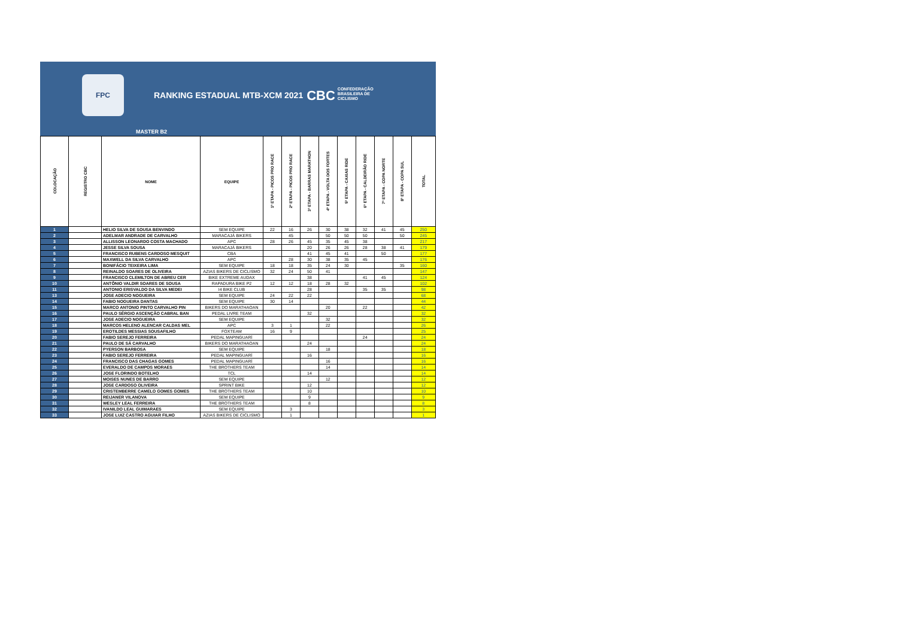FPC
RANKING ESTADUAL MTB-XCM 2021
CBC CONFEDERAÇÃO
BRASILEIRA DE
CICLISMO
MASTER B2
| COLOCAÇÃO | REGISTRO CBC | NOME | EQUIPE | 1ª ETAPA - PICOS PRO RACE | 2ª ETAPA - PICOS PRO RACE | 3ª ETAPA - BARRAS MARATHON | 4ª ETAPA - VOLTA DOS FORTES | 5ª ETAPA - CAXIAS RIDE | 6ª ETAPA - CALDEIRÃO RIDE | 7ª ETAPA - COPA NORTE | 8ª ETAPA - COPA SUL | TOTAL |
| --- | --- | --- | --- | --- | --- | --- | --- | --- | --- | --- | --- | --- |
| 1 | | HELIO SILVA DE SOUSA BENVINDO | SEM EQUIPE | 22 | 16 | 26 | 30 | 38 | 32 | 41 | 45 | 250 |
| 2 | | ADELMAR ANDRADE DE CARVALHO | MARACAJÁ BIKERS | | 45 | | 50 | 50 | 50 | | 50 | 245 |
| 3 | | ALLISSON LEONARDO COSTA MACHADO | APC | 28 | 26 | 45 | 35 | 45 | 38 | | | 217 |
| 4 | | JESSE SILVA SOUSA | MARACAJÁ BIKERS | | | 20 | 26 | 26 | 28 | 38 | 41 | 179 |
| 5 | | FRANCISCO RUBENS CARDOSO MESQUIT | CBA | | | 41 | 45 | 41 | | 50 | | 177 |
| 6 | | MAXWELL DA SILVA CARVALHO | APC | | 28 | 30 | 38 | 35 | 45 | | | 176 |
| 7 | | BONIFÁCIO TEIXEIRA LIMA | SEM EQUIPE | 18 | 18 | 35 | 24 | 30 | | | 35 | 160 |
| 8 | | REINALDO SOARES DE OLIVEIRA | AZIAS BIKERS DE CICLISMO | 32 | 24 | 50 | 41 | | | | | 147 |
| 9 | | FRANCISCO CLEMILTON DE ABREU CER | BIKE EXTREME AUDAX | | | 38 | | | 41 | 45 | | 124 |
| 10 | | ANTÔNIO VALDIR SOARES DE SOUSA | RAPADURA BIKE P2 | 12 | 12 | 18 | 28 | 32 | | | | 102 |
| 11 | | ANTONIO ERISVALDO DA SILVA MEDEI | I4 BIKE CLUB | | | 28 | | | 35 | 35 | | 98 |
| 13 | | JOSE ADECIO NOGUEIRA | SEM EQUIPE | 24 | 22 | 22 | | | | | | 68 |
| 14 | | FABIO NOGUEIRA DANTAS | SEM EQUIPE | 30 | 14 | | | | | | | 44 |
| 15 | | MARCO ANTONIO PINTO CARVALHO PIN | BIKERS DO MARATHAOAN | | | | 20 | | 22 | | | 42 |
| 16 | | PAULO SÉRGIO ASCENÇÃO CABRAL BAN | PEDAL LIVRE TEAM | | | 32 | | | | | | 32 |
| 17 | | JOSE ADECIO NOGUEIRA | SEM EQUIPE | | | | 32 | | | | | 32 |
| 18 | | MARCOS HELENO ALENCAR CALDAS MEL | APC | 3 | 1 | | 22 | | | | | 26 |
| 19 | | EROTILDES MESSIAS SOUSAFILHO | FOXTEAM | 16 | 9 | | | | | | | 25 |
| 20 | | FABIO SEREJO FERREIRA | PEDAL MAPINGUARÍ | | | | | | 24 | | | 24 |
| 21 | | PAULO DE SÁ CARVALHO | BIKERS DO MARATHAOAN | | | 24 | | | | | | 24 |
| 22 | | PYERSON BARBOSA | SEM EQUIPE | | | | 18 | | | | | 18 |
| 23 | | FABIO SEREJO FERREIRA | PEDAL MAPINGUARÍ | | | 16 | | | | | | 16 |
| 24 | | FRANCISCO DAS CHAGAS GOMES | PEDAL MAPINGUARÍ | | | | 16 | | | | | 16 |
| 25 | | EVERALDO DE CAMPOS MORAES | THE BROTHERS TEAM | | | | 14 | | | | | 14 |
| 26 | | JOSE FLORINDO BOTELHO | TCL | | | 14 | | | | | | 14 |
| 27 | | MOISES NUNES DE BARRO | SEM EQUIPE | | | | 12 | | | | | 12 |
| 28 | | JOSE CARDOSO OLIVEIRA | SPRINT BIKE | | | 12 | | | | | | 12 |
| 29 | | CRISTEMBERRE CAMELO GOMES GOMES | THE BROTHERS TEAM | | | 10 | | | | | | 10 |
| 30 | | REIJANER VILANOVA | SEM EQUIPE | | | 9 | | | | | | 9 |
| 31 | | WESLEY LEAL FERREIRA | THE BROTHERS TEAM | | | 8 | | | | | | 8 |
| 32 | | IVANILDO LEAL GUIMARAES | SEM EQUIPE | | 3 | | | | | | | 3 |
| 33 | | JOSE LUIZ CASTRO AGUIAR FILHO | AZIAS BIKERS DE CICLISMO | | 1 | | | | | | | 1 |